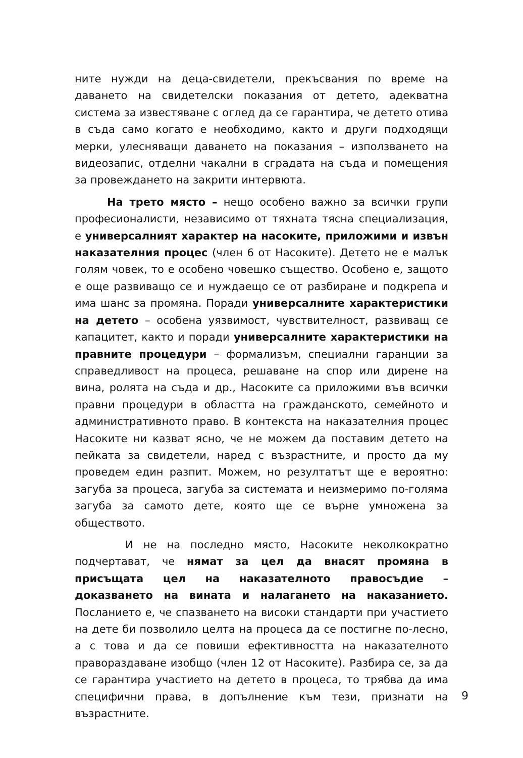ните нужди на деца-свидетели, прекъсвания по време на даването на свидетелски показания от детето, адекватна система за известяване с оглед да се гарантира, че детето отива в съда само когато е необходимо, както и други подходящи мерки, улесняващи даването на показания – използването на видеозапис, отделни чакални в сградата на съда и помещения за провеждането на закрити интервюта.
На трето място – нещо особено важно за всички групи професионалисти, независимо от тяхната тясна специализация, е универсалният характер на насоките, приложими и извън наказателния процес (член 6 от Насоките). Детето не е малък голям човек, то е особено човешко същество. Особено е, защото е още развиващо се и нуждаещо се от разбиране и подкрепа и има шанс за промяна. Поради универсалните характеристики на детето – особена уязвимост, чувствителност, развиващ се капацитет, както и поради универсалните характеристики на правните процедури – формализъм, специални гаранции за справедливост на процеса, решаване на спор или дирене на вина, ролята на съда и др., Насоките са приложими във всички правни процедури в областта на гражданското, семейното и административното право. В контекста на наказателния процес Насоките ни казват ясно, че не можем да поставим детето на пейката за свидетели, наред с възрастните, и просто да му проведем един разпит. Можем, но резултатът ще е вероятно: загуба за процеса, загуба за системата и неизмеримо по-голяма загуба за самото дете, която ще се върне умножена за обществото.
И не на последно място, Насоките неколкократно подчертават, че нямат за цел да внасят промяна в присъщата цел на наказателното правосъдие – доказването на вината и налагането на наказанието. Посланието е, че спазването на високи стандарти при участието на дете би позволило целта на процеса да се постигне по-лесно, а с това и да се повиши ефективността на наказателното правораздаване изобщо (член 12 от Насоките). Разбира се, за да се гарантира участието на детето в процеса, то трябва да има специфични права, в допълнение към тези, признати на възрастните.
9